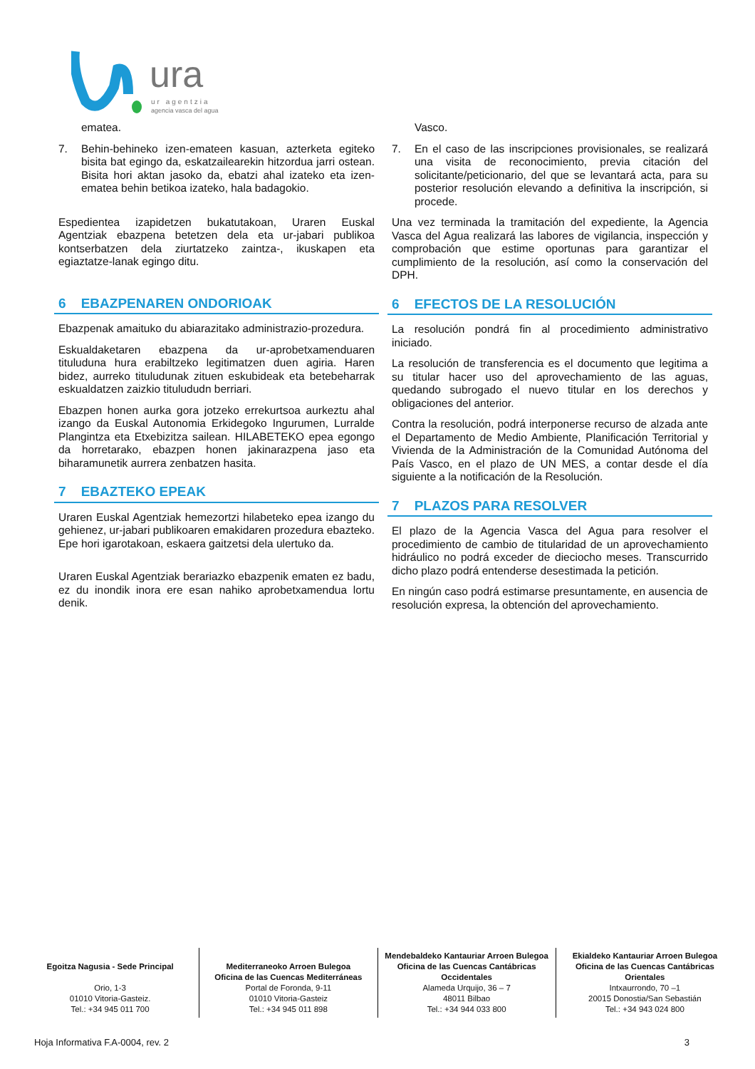ura
ur agentzia
agencia vasca del agua
ematea.
7. Behin-behineko izen-emateen kasuan, azterketa egiteko bisita bat egingo da, eskatzailearekin hitzordua jarri ostean. Bisita hori aktan jasoko da, ebatzi ahal izateko eta izen-ematea behin betikoa izateko, hala badagokio.
Espedientea izapidetzen bukatutakoan, Uraren Euskal Agentziak ebazpena betetzen dela eta ur-jabari publikoa kontserbatzen dela ziurtatzeko zaintza-, ikuskapen eta egiaztatze-lanak egingo ditu.
6 EBAZPENAREN ONDORIOAK
Ebazpenak amaituko du abiarazitako administrazio-prozedura.
Eskualdaketaren ebazpena da ur-aprobetxamenduaren tituluduna hura erabiltzeko legitimatzen duen agiria. Haren bidez, aurreko tituludunak zituen eskubideak eta betebeharrak eskualdatzen zaizkio titulududn berriari.
Ebazpen honen aurka gora jotzeko errekurtsoa aurkeztu ahal izango da Euskal Autonomia Erkidegoko Ingurumen, Lurralde Plangintza eta Etxebizitza sailean. HILABETEKO epea egongo da horretarako, ebazpen honen jakinarazpena jaso eta biharamunetik aurrera zenbatzen hasita.
7 EBAZTEKO EPEAK
Uraren Euskal Agentziak hemezortzi hilabeteko epea izango du gehienez, ur-jabari publikoaren emakidaren prozedura ebazteko. Epe hori igarotakoan, eskaera gaitzetsi dela ulertuko da.
Uraren Euskal Agentziak berariazko ebazpenik ematen ez badu, ez du inondik inora ere esan nahiko aprobetxamendua lortu denik.
Vasco.
7. En el caso de las inscripciones provisionales, se realizará una visita de reconocimiento, previa citación del solicitante/peticionario, del que se levantará acta, para su posterior resolución elevando a definitiva la inscripción, si procede.
Una vez terminada la tramitación del expediente, la Agencia Vasca del Agua realizará las labores de vigilancia, inspección y comprobación que estime oportunas para garantizar el cumplimiento de la resolución, así como la conservación del DPH.
6 EFECTOS DE LA RESOLUCIÓN
La resolución pondrá fin al procedimiento administrativo iniciado.
La resolución de transferencia es el documento que legitima a su titular hacer uso del aprovechamiento de las aguas, quedando subrogado el nuevo titular en los derechos y obligaciones del anterior.
Contra la resolución, podrá interponerse recurso de alzada ante el Departamento de Medio Ambiente, Planificación Territorial y Vivienda de la Administración de la Comunidad Autónoma del País Vasco, en el plazo de UN MES, a contar desde el día siguiente a la notificación de la Resolución.
7 PLAZOS PARA RESOLVER
El plazo de la Agencia Vasca del Agua para resolver el procedimiento de cambio de titularidad de un aprovechamiento hidráulico no podrá exceder de dieciocho meses. Transcurrido dicho plazo podrá entenderse desestimada la petición.
En ningún caso podrá estimarse presuntamente, en ausencia de resolución expresa, la obtención del aprovechamiento.
Egoitza Nagusia - Sede Principal
Orio, 1-3
01010 Vitoria-Gasteiz.
Tel.: +34 945 011 700
Mediterraneoko Arroen Bulegoa
Oficina de las Cuencas Mediterráneas
Portal de Foronda, 9-11
01010 Vitoria-Gasteiz
Tel.: +34 945 011 898
Mendebaldeko Kantauriar Arroen Bulegoa
Oficina de las Cuencas Cantábricas Occidentales
Alameda Urquijo, 36 – 7
48011 Bilbao
Tel.: +34 944 033 800
Ekialdeko Kantauriar Arroen Bulegoa
Oficina de las Cuencas Cantábricas Orientales
Intxaurrondo, 70 –1
20015 Donostia/San Sebastián
Tel.: +34 943 024 800
Hoja Informativa F.A-0004, rev. 2 3